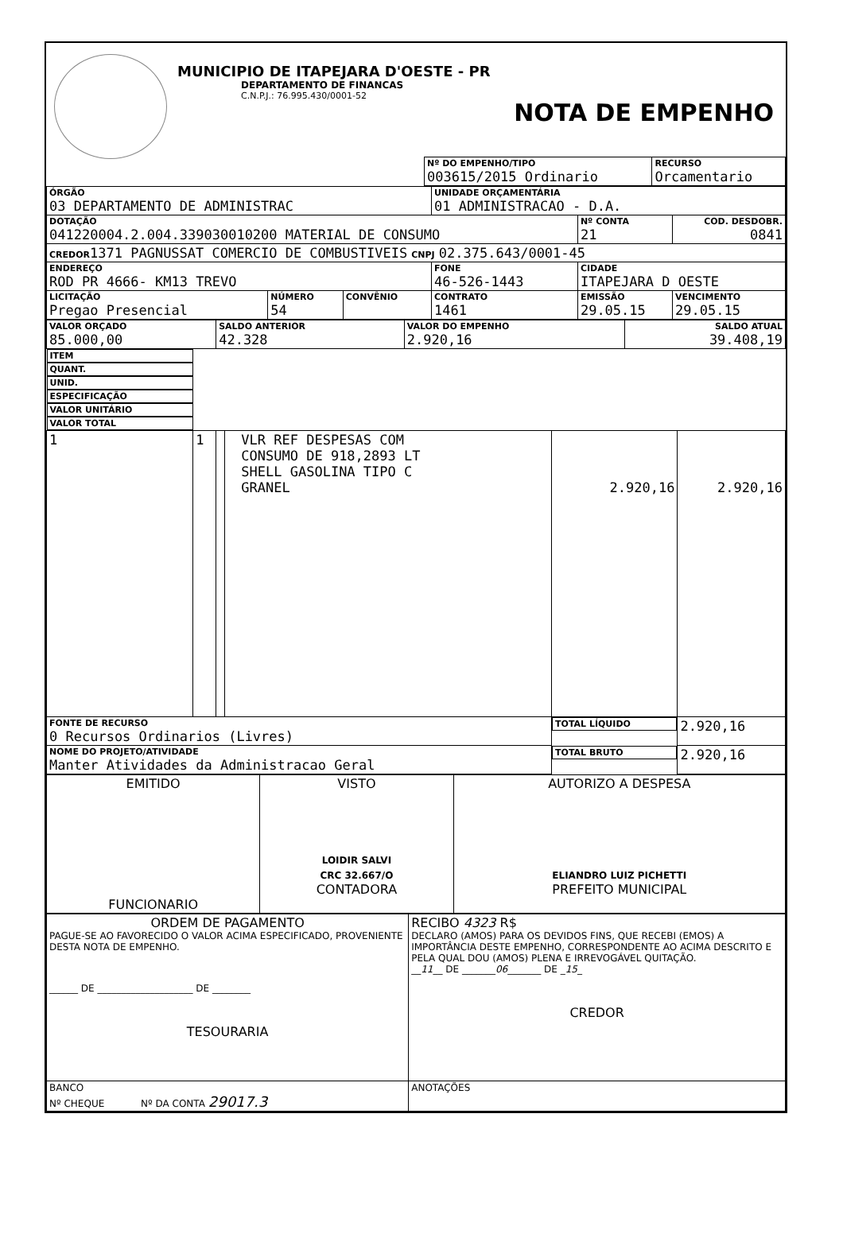MUNICIPIO DE ITAPEJARA D'OESTE - PR
DEPARTAMENTO DE FINANCAS
C.N.P.J.: 76.995.430/0001-52
NOTA DE EMPENHO
| Nº DO EMPENHO/TIPO 003615/2015 Ordinario | RECURSO Orcamentario |
| ÓRGÃO 03 DEPARTAMENTO DE ADMINISTRAC | | | UNIDADE ORÇAMENTÁRIA 01 ADMINISTRACAO - D.A. | | |
| DOTAÇÃO 041220004.2.004.339030010200 MATERIAL DE CONSUMO | | | | Nº CONTA 21 | COD. DESDOBR. 0841 |
| CREDOR 1371 PAGNUSSAT COMERCIO DE COMBUSTIVEIS CNPJ 02.375.643/0001-45 | | | | | |
| ENDEREÇO ROD PR 4666- KM13 TREVO | | | FONE 46-526-1443 | CIDADE ITAPEJARA D OESTE | |
| LICITAÇÃO Pregao Presencial | NÚMERO 54 | CONVÊNIO | CONTRATO 1461 | EMISSÃO 29.05.15 | VENCIMENTO 29.05.15 |
| VALOR ORÇADO 85.000,00 | SALDO ANTERIOR 42.328 | VALOR DO EMPENHO 2.920,16 | SALDO ATUAL 39.408,19 |
| ITEM | QUANT. | UNID. | ESPECIFICAÇÃO | VALOR UNITÁRIO | VALOR TOTAL |
| --- | --- | --- | --- | --- | --- |
| 1 | 1 | | VLR REF DESPESAS COM CONSUMO DE 918,2893 LT SHELL GASOLINA TIPO C GRANEL | 2.920,16 | 2.920,16 |
| FONTE DE RECURSO 0 Recursos Ordinarios (Livres) | | | | TOTAL LÍQUIDO | 2.920,16 |
| NOME DO PROJETO/ATIVIDADE Manter Atividades da Administracao Geral | | | | TOTAL BRUTO | 2.920,16 |
| EMITIDO FUNCIONARIO | VISTO LOIDIR SALVI CRC 32.667/O CONTADORA | AUTORIZO A DESPESA ELIANDRO LUIZ PICHETTI PREFEITO MUNICIPAL |
| ORDEM DE PAGAMENTO PAGUE-SE AO FAVORECIDO O VALOR ACIMA ESPECIFICADO, PROVENIENTE DESTA NOTA DE EMPENHO. ______ DE ____________________ DE ________ TESOURARIA | RECIBO 4323 R$ DECLARO (AMOS) PARA OS DEVIDOS FINS, QUE RECEBI (EMOS) A IMPORTÂNCIA DESTE EMPENHO, CORRESPONDENTE AO ACIMA DESCRITO E PELA QUAL DOU (AMOS) PLENA E IRREVOGÁVEL QUITAÇÃO. __ 11 __ DE _______ 06 _______ DE _ 15 _ CREDOR |
| BANCO Nº CHEQUE Nº DA CONTA 29017.3 | ANOTAÇÕES |